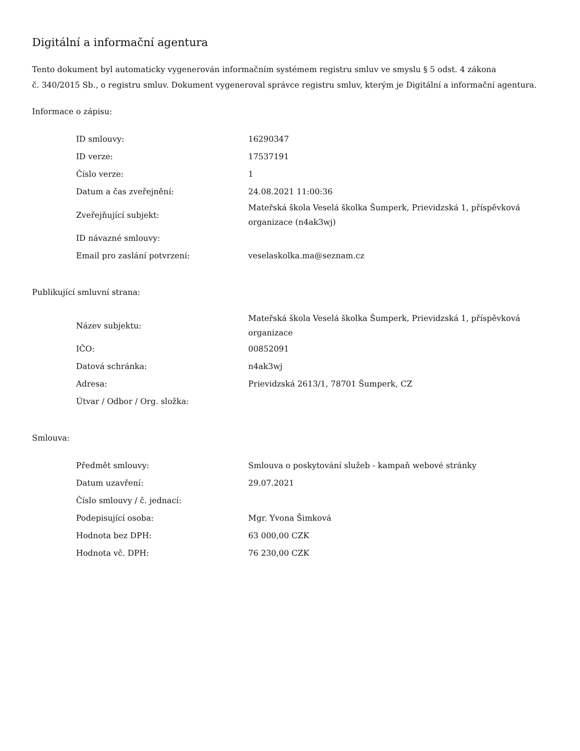Digitální a informační agentura
Tento dokument byl automaticky vygenerován informačním systémem registru smluv ve smyslu § 5 odst. 4 zákona
č. 340/2015 Sb., o registru smluv. Dokument vygeneroval správce registru smluv, kterým je Digitální a informační agentura.
Informace o zápisu:
| ID smlouvy: | 16290347 |
| ID verze: | 17537191 |
| Číslo verze: | 1 |
| Datum a čas zveřejnění: | 24.08.2021 11:00:36 |
| Zveřejňující subjekt: | Mateřská škola Veselá školka Šumperk, Prievidzská 1, příspěvková organizace (n4ak3wj) |
| ID návazné smlouvy: | |
| Email pro zaslání potvrzení: | veselaskolka.ma@seznam.cz |
Publikující smluvní strana:
| Název subjektu: | Mateřská škola Veselá školka Šumperk, Prievidzská 1, příspěvková organizace |
| IČO: | 00852091 |
| Datová schránka: | n4ak3wj |
| Adresa: | Prievidzská 2613/1, 78701 Šumperk, CZ |
| Útvar / Odbor / Org. složka: | |
Smlouva:
| Předmět smlouvy: | Smlouva o poskytování služeb - kampaň webové stránky |
| Datum uzavření: | 29.07.2021 |
| Číslo smlouvy / č. jednací: | |
| Podepisující osoba: | Mgr. Yvona Šimková |
| Hodnota bez DPH: | 63 000,00 CZK |
| Hodnota vč. DPH: | 76 230,00 CZK |